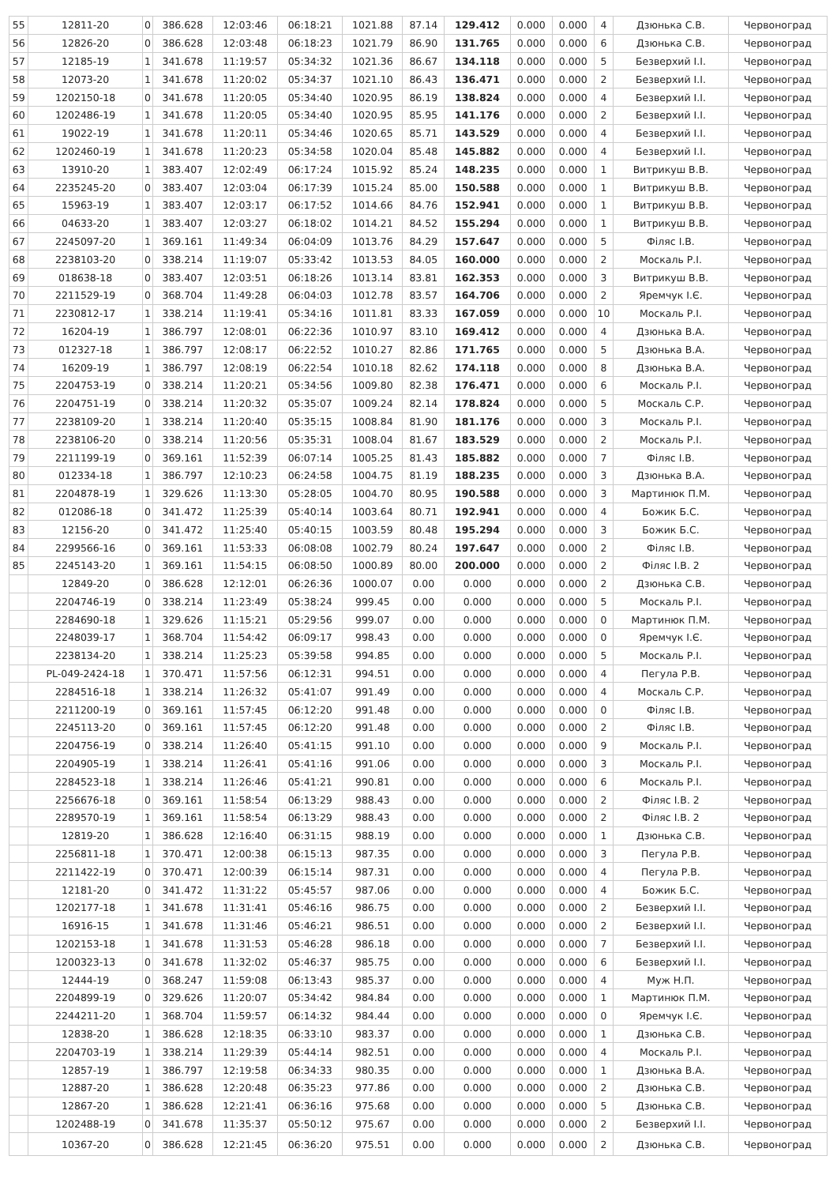| 55 | 12811-20 | 0 | 386.628 | 12:03:46 | 06:18:21 | 1021.88 | 87.14 | 129.412 | 0.000 | 0.000 | 4 | Дзюнька С.В. | Червоноград |
| 56 | 12826-20 | 0 | 386.628 | 12:03:48 | 06:18:23 | 1021.79 | 86.90 | 131.765 | 0.000 | 0.000 | 6 | Дзюнька С.В. | Червоноград |
| 57 | 12185-19 | 1 | 341.678 | 11:19:57 | 05:34:32 | 1021.36 | 86.67 | 134.118 | 0.000 | 0.000 | 5 | Безверхий І.І. | Червоноград |
| 58 | 12073-20 | 1 | 341.678 | 11:20:02 | 05:34:37 | 1021.10 | 86.43 | 136.471 | 0.000 | 0.000 | 2 | Безверхий І.І. | Червоноград |
| 59 | 1202150-18 | 0 | 341.678 | 11:20:05 | 05:34:40 | 1020.95 | 86.19 | 138.824 | 0.000 | 0.000 | 4 | Безверхий І.І. | Червоноград |
| 60 | 1202486-19 | 1 | 341.678 | 11:20:05 | 05:34:40 | 1020.95 | 85.95 | 141.176 | 0.000 | 0.000 | 2 | Безверхий І.І. | Червоноград |
| 61 | 19022-19 | 1 | 341.678 | 11:20:11 | 05:34:46 | 1020.65 | 85.71 | 143.529 | 0.000 | 0.000 | 4 | Безверхий І.І. | Червоноград |
| 62 | 1202460-19 | 1 | 341.678 | 11:20:23 | 05:34:58 | 1020.04 | 85.48 | 145.882 | 0.000 | 0.000 | 4 | Безверхий І.І. | Червоноград |
| 63 | 13910-20 | 1 | 383.407 | 12:02:49 | 06:17:24 | 1015.92 | 85.24 | 148.235 | 0.000 | 0.000 | 1 | Витрикуш В.В. | Червоноград |
| 64 | 2235245-20 | 0 | 383.407 | 12:03:04 | 06:17:39 | 1015.24 | 85.00 | 150.588 | 0.000 | 0.000 | 1 | Витрикуш В.В. | Червоноград |
| 65 | 15963-19 | 1 | 383.407 | 12:03:17 | 06:17:52 | 1014.66 | 84.76 | 152.941 | 0.000 | 0.000 | 1 | Витрикуш В.В. | Червоноград |
| 66 | 04633-20 | 1 | 383.407 | 12:03:27 | 06:18:02 | 1014.21 | 84.52 | 155.294 | 0.000 | 0.000 | 1 | Витрикуш В.В. | Червоноград |
| 67 | 2245097-20 | 1 | 369.161 | 11:49:34 | 06:04:09 | 1013.76 | 84.29 | 157.647 | 0.000 | 0.000 | 5 | Філяс І.В. | Червоноград |
| 68 | 2238103-20 | 0 | 338.214 | 11:19:07 | 05:33:42 | 1013.53 | 84.05 | 160.000 | 0.000 | 0.000 | 2 | Москаль Р.І. | Червоноград |
| 69 | 018638-18 | 0 | 383.407 | 12:03:51 | 06:18:26 | 1013.14 | 83.81 | 162.353 | 0.000 | 0.000 | 3 | Витрикуш В.В. | Червоноград |
| 70 | 2211529-19 | 0 | 368.704 | 11:49:28 | 06:04:03 | 1012.78 | 83.57 | 164.706 | 0.000 | 0.000 | 2 | Яремчук І.Є. | Червоноград |
| 71 | 2230812-17 | 1 | 338.214 | 11:19:41 | 05:34:16 | 1011.81 | 83.33 | 167.059 | 0.000 | 0.000 | 10 | Москаль Р.І. | Червоноград |
| 72 | 16204-19 | 1 | 386.797 | 12:08:01 | 06:22:36 | 1010.97 | 83.10 | 169.412 | 0.000 | 0.000 | 4 | Дзюнька В.А. | Червоноград |
| 73 | 012327-18 | 1 | 386.797 | 12:08:17 | 06:22:52 | 1010.27 | 82.86 | 171.765 | 0.000 | 0.000 | 5 | Дзюнька В.А. | Червоноград |
| 74 | 16209-19 | 1 | 386.797 | 12:08:19 | 06:22:54 | 1010.18 | 82.62 | 174.118 | 0.000 | 0.000 | 8 | Дзюнька В.А. | Червоноград |
| 75 | 2204753-19 | 0 | 338.214 | 11:20:21 | 05:34:56 | 1009.80 | 82.38 | 176.471 | 0.000 | 0.000 | 6 | Москаль Р.І. | Червоноград |
| 76 | 2204751-19 | 0 | 338.214 | 11:20:32 | 05:35:07 | 1009.24 | 82.14 | 178.824 | 0.000 | 0.000 | 5 | Москаль С.Р. | Червоноград |
| 77 | 2238109-20 | 1 | 338.214 | 11:20:40 | 05:35:15 | 1008.84 | 81.90 | 181.176 | 0.000 | 0.000 | 3 | Москаль Р.І. | Червоноград |
| 78 | 2238106-20 | 0 | 338.214 | 11:20:56 | 05:35:31 | 1008.04 | 81.67 | 183.529 | 0.000 | 0.000 | 2 | Москаль Р.І. | Червоноград |
| 79 | 2211199-19 | 0 | 369.161 | 11:52:39 | 06:07:14 | 1005.25 | 81.43 | 185.882 | 0.000 | 0.000 | 7 | Філяс І.В. | Червоноград |
| 80 | 012334-18 | 1 | 386.797 | 12:10:23 | 06:24:58 | 1004.75 | 81.19 | 188.235 | 0.000 | 0.000 | 3 | Дзюнька В.А. | Червоноград |
| 81 | 2204878-19 | 1 | 329.626 | 11:13:30 | 05:28:05 | 1004.70 | 80.95 | 190.588 | 0.000 | 0.000 | 3 | Мартинюк П.М. | Червоноград |
| 82 | 012086-18 | 0 | 341.472 | 11:25:39 | 05:40:14 | 1003.64 | 80.71 | 192.941 | 0.000 | 0.000 | 4 | Божик Б.С. | Червоноград |
| 83 | 12156-20 | 0 | 341.472 | 11:25:40 | 05:40:15 | 1003.59 | 80.48 | 195.294 | 0.000 | 0.000 | 3 | Божик Б.С. | Червоноград |
| 84 | 2299566-16 | 0 | 369.161 | 11:53:33 | 06:08:08 | 1002.79 | 80.24 | 197.647 | 0.000 | 0.000 | 2 | Філяс І.В. | Червоноград |
| 85 | 2245143-20 | 1 | 369.161 | 11:54:15 | 06:08:50 | 1000.89 | 80.00 | 200.000 | 0.000 | 0.000 | 2 | Філяс І.В. 2 | Червоноград |
| | 12849-20 | 0 | 386.628 | 12:12:01 | 06:26:36 | 1000.07 | 0.00 | 0.000 | 0.000 | 0.000 | 2 | Дзюнька С.В. | Червоноград |
| | 2204746-19 | 0 | 338.214 | 11:23:49 | 05:38:24 | 999.45 | 0.00 | 0.000 | 0.000 | 0.000 | 5 | Москаль Р.І. | Червоноград |
| | 2284690-18 | 1 | 329.626 | 11:15:21 | 05:29:56 | 999.07 | 0.00 | 0.000 | 0.000 | 0.000 | 0 | Мартинюк П.М. | Червоноград |
| | 2248039-17 | 1 | 368.704 | 11:54:42 | 06:09:17 | 998.43 | 0.00 | 0.000 | 0.000 | 0.000 | 0 | Яремчук І.Є. | Червоноград |
| | 2238134-20 | 1 | 338.214 | 11:25:23 | 05:39:58 | 994.85 | 0.00 | 0.000 | 0.000 | 0.000 | 5 | Москаль Р.І. | Червоноград |
| | PL-049-2424-18 | 1 | 370.471 | 11:57:56 | 06:12:31 | 994.51 | 0.00 | 0.000 | 0.000 | 0.000 | 4 | Пегула Р.В. | Червоноград |
| | 2284516-18 | 1 | 338.214 | 11:26:32 | 05:41:07 | 991.49 | 0.00 | 0.000 | 0.000 | 0.000 | 4 | Москаль С.Р. | Червоноград |
| | 2211200-19 | 0 | 369.161 | 11:57:45 | 06:12:20 | 991.48 | 0.00 | 0.000 | 0.000 | 0.000 | 0 | Філяс І.В. | Червоноград |
| | 2245113-20 | 0 | 369.161 | 11:57:45 | 06:12:20 | 991.48 | 0.00 | 0.000 | 0.000 | 0.000 | 2 | Філяс І.В. | Червоноград |
| | 2204756-19 | 0 | 338.214 | 11:26:40 | 05:41:15 | 991.10 | 0.00 | 0.000 | 0.000 | 0.000 | 9 | Москаль Р.І. | Червоноград |
| | 2204905-19 | 1 | 338.214 | 11:26:41 | 05:41:16 | 991.06 | 0.00 | 0.000 | 0.000 | 0.000 | 3 | Москаль Р.І. | Червоноград |
| | 2284523-18 | 1 | 338.214 | 11:26:46 | 05:41:21 | 990.81 | 0.00 | 0.000 | 0.000 | 0.000 | 6 | Москаль Р.І. | Червоноград |
| | 2256676-18 | 0 | 369.161 | 11:58:54 | 06:13:29 | 988.43 | 0.00 | 0.000 | 0.000 | 0.000 | 2 | Філяс І.В. 2 | Червоноград |
| | 2289570-19 | 1 | 369.161 | 11:58:54 | 06:13:29 | 988.43 | 0.00 | 0.000 | 0.000 | 0.000 | 2 | Філяс І.В. 2 | Червоноград |
| | 12819-20 | 1 | 386.628 | 12:16:40 | 06:31:15 | 988.19 | 0.00 | 0.000 | 0.000 | 0.000 | 1 | Дзюнька С.В. | Червоноград |
| | 2256811-18 | 1 | 370.471 | 12:00:38 | 06:15:13 | 987.35 | 0.00 | 0.000 | 0.000 | 0.000 | 3 | Пегула Р.В. | Червоноград |
| | 2211422-19 | 0 | 370.471 | 12:00:39 | 06:15:14 | 987.31 | 0.00 | 0.000 | 0.000 | 0.000 | 4 | Пегула Р.В. | Червоноград |
| | 12181-20 | 0 | 341.472 | 11:31:22 | 05:45:57 | 987.06 | 0.00 | 0.000 | 0.000 | 0.000 | 4 | Божик Б.С. | Червоноград |
| | 1202177-18 | 1 | 341.678 | 11:31:41 | 05:46:16 | 986.75 | 0.00 | 0.000 | 0.000 | 0.000 | 2 | Безверхий І.І. | Червоноград |
| | 16916-15 | 1 | 341.678 | 11:31:46 | 05:46:21 | 986.51 | 0.00 | 0.000 | 0.000 | 0.000 | 2 | Безверхий І.І. | Червоноград |
| | 1202153-18 | 1 | 341.678 | 11:31:53 | 05:46:28 | 986.18 | 0.00 | 0.000 | 0.000 | 0.000 | 7 | Безверхий І.І. | Червоноград |
| | 1200323-13 | 0 | 341.678 | 11:32:02 | 05:46:37 | 985.75 | 0.00 | 0.000 | 0.000 | 0.000 | 6 | Безверхий І.І. | Червоноград |
| | 12444-19 | 0 | 368.247 | 11:59:08 | 06:13:43 | 985.37 | 0.00 | 0.000 | 0.000 | 0.000 | 4 | Муж Н.П. | Червоноград |
| | 2204899-19 | 0 | 329.626 | 11:20:07 | 05:34:42 | 984.84 | 0.00 | 0.000 | 0.000 | 0.000 | 1 | Мартинюк П.М. | Червоноград |
| | 2244211-20 | 1 | 368.704 | 11:59:57 | 06:14:32 | 984.44 | 0.00 | 0.000 | 0.000 | 0.000 | 0 | Яремчук І.Є. | Червоноград |
| | 12838-20 | 1 | 386.628 | 12:18:35 | 06:33:10 | 983.37 | 0.00 | 0.000 | 0.000 | 0.000 | 1 | Дзюнька С.В. | Червоноград |
| | 2204703-19 | 1 | 338.214 | 11:29:39 | 05:44:14 | 982.51 | 0.00 | 0.000 | 0.000 | 0.000 | 4 | Москаль Р.І. | Червоноград |
| | 12857-19 | 1 | 386.797 | 12:19:58 | 06:34:33 | 980.35 | 0.00 | 0.000 | 0.000 | 0.000 | 1 | Дзюнька В.А. | Червоноград |
| | 12887-20 | 1 | 386.628 | 12:20:48 | 06:35:23 | 977.86 | 0.00 | 0.000 | 0.000 | 0.000 | 2 | Дзюнька С.В. | Червоноград |
| | 12867-20 | 1 | 386.628 | 12:21:41 | 06:36:16 | 975.68 | 0.00 | 0.000 | 0.000 | 0.000 | 5 | Дзюнька С.В. | Червоноград |
| | 1202488-19 | 0 | 341.678 | 11:35:37 | 05:50:12 | 975.67 | 0.00 | 0.000 | 0.000 | 0.000 | 2 | Безверхий І.І. | Червоноград |
| | 10367-20 | 0 | 386.628 | 12:21:45 | 06:36:20 | 975.51 | 0.00 | 0.000 | 0.000 | 0.000 | 2 | Дзюнька С.В. | Червоноград |